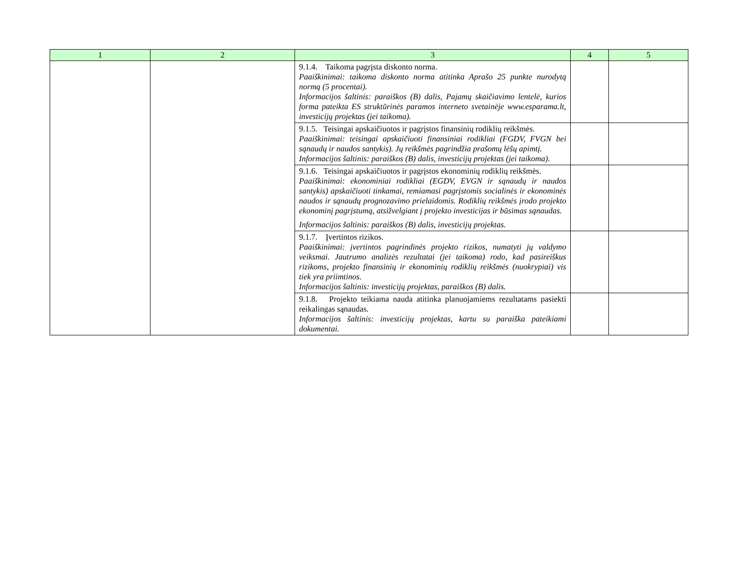| 1 | 2 | 3 | 4 | 5 |
| --- | --- | --- | --- | --- |
| | | 9.1.4. Taikoma pagrįsta diskonto norma. Paaiškinimai: taikoma diskonto norma atitinka Aprašo 25 punkte nurodytą normą (5 procentai). Informacijos šaltinis: paraiškos (B) dalis, Pajamų skaičiavimo lentelė, kurios forma pateikta ES struktūrinės paramos interneto svetainėje www.esparama.lt, investicijų projektas (jei taikoma). | | |
| | | 9.1.5. Teisingai apskaičiuotos ir pagrįstos finansinių rodiklių reikšmės. Paaiškinimai: teisingai apskaičiuoti finansiniai rodikliai (FGDV, FVGN bei sąnaudų ir naudos santykis). Jų reikšmės pagrindžia prašomų lėšų apimtį. Informacijos šaltinis: paraiškos (B) dalis, investicijų projektas (jei taikoma). | | |
| | | 9.1.6. Teisingai apskaičiuotos ir pagrįstos ekonominių rodiklių reikšmės. Paaiškinimai: ekonominiai rodikliai (EGDV, EVGN ir sąnaudų ir naudos santykis) apskaičiuoti tinkamai, remiamasi pagrįstomis socialinės ir ekonominės naudos ir sąnaudų prognozavimo prielaidomis. Rodiklių reikšmės įrodo projekto ekonominį pagrįstumą, atsižvelgiant į projekto investicijas ir būsimas sąnaudas. Informacijos šaltinis: paraiškos (B) dalis, investicijų projektas. | | |
| | | 9.1.7. Įvertintos rizikos. Paaiškinimai: įvertintos pagrindinės projekto rizikos, numatyti jų valdymo veiksmai. Jautrumo analizės rezultatai (jei taikoma) rodo, kad pasireiškus rizikoms, projekto finansinių ir ekonominių rodiklių reikšmės (nuokrypiai) vis tiek yra priimtinos. Informacijos šaltinis: investicijų projektas, paraiškos (B) dalis. | | |
| | | 9.1.8. Projekto teikiama nauda atitinka planuojamiems rezultatams pasiekti reikalingas sąnaudas. Informacijos šaltinis: investicijų projektas, kartu su paraiška pateikiami dokumentai. | | |